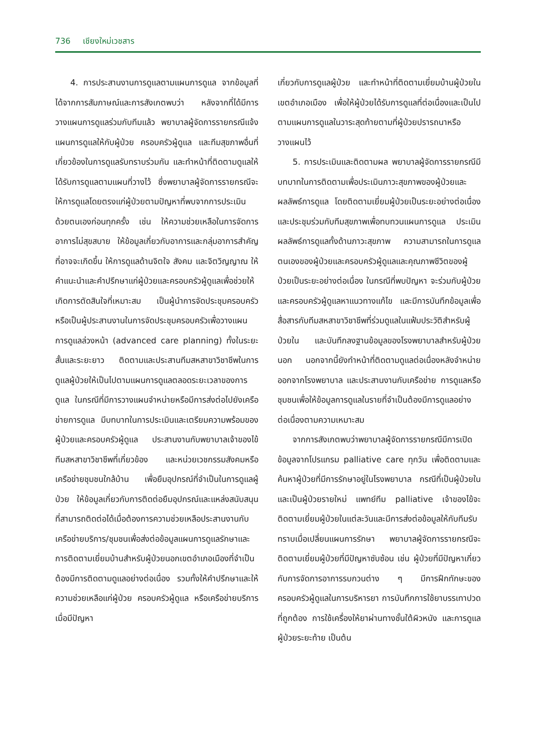736 เชียงใหม่เวชสาร
4. การประสานงานการดูแลตามแผนการดูแล จากข้อมูลที่ได้จากการสัมภาษณ์และการสังเกตพบว่า หลังจากที่ได้มีการวางแผนการดูแลร่วมกับทีมแล้ว พยาบาลผู้จัดการรายกรณีแจ้งแผนการดูแลให้กับผู้ป่วย ครอบครัวผู้ดูแล และทีมสุขภาพอื่นที่เกี่ยวข้องในการดูแลรับทราบร่วมกัน และทำหน้าที่ติดตามดูแลให้ได้รับการดูแลตามแผนที่วางไว้ ซึ่งพยาบาลผู้จัดการรายกรณีจะให้การดูแลโดยตรงแก่ผู้ป่วยตามปัญหาที่พบจากการประเมินด้วยตนเองก่อนทุกครั้ง เช่น ให้ความช่วยเหลือในการจัดการอาการไม่สุขสบาย ให้ข้อมูลเกี่ยวกับอาการและกลุ่มอาการสำคัญที่อาจจะเกิดขึ้น ให้การดูแลด้านจิตใจ สังคม และจิตวิญญาณ ให้คำแนะนำและคำปรึกษาแก่ผู้ป่วยและครอบครัวผู้ดูแลเพื่อช่วยให้เกิดการตัดสินใจที่เหมาะสม เป็นผู้นำการจัดประชุมครอบครัวหรือเป็นผู้ประสานงานในการจัดประชุมครอบครัวเพื่อวางแผนการดูแลล่วงหน้า (advanced care planning) ทั้งในระยะสั้นและระยะยาว ติดตามและประสานทีมสหสาขาวิชาชีพในการดูแลผู้ป่วยให้เป็นไปตามแผนการดูแลตลอดระยะเวลาของการดูแล ในกรณีที่มีการวางแผนจำหน่ายหรือมีการส่งต่อไปยังเครือข่ายการดูแล มีบทบาทในการประเมินและเตรียมความพร้อมของผู้ป่วยและครอบครัวผู้ดูแล ประสานงานกับพยาบาลเจ้าของไข้ ทีมสหสาขาวิชาชีพที่เกี่ยวข้อง และหน่วยเวชกรรมสังคมหรือเครือข่ายชุมชนใกล้บ้าน เพื่อยืมอุปกรณ์ที่จำเป็นในการดูแลผู้ป่วย ให้ข้อมูลเกี่ยวกับการติดต่อยืมอุปกรณ์และแหล่งสนับสนุนที่สามารถติดต่อได้เมื่อต้องการความช่วยเหลือประสานงานกับเครือข่ายบริการ/ชุมชนเพื่อส่งต่อข้อมูลแผนการดูแลรักษาและการติดตามเยี่ยมบ้านสำหรับผู้ป่วยนอกเขตอำเภอเมืองที่จำเป็นต้องมีการติดตามดูแลอย่างต่อเนื่อง รวมทั้งให้คำปรึกษาและให้ความช่วยเหลือแก่ผู้ป่วย ครอบครัวผู้ดูแล หรือเครือข่ายบริการ เมื่อมีปัญหา
เกี่ยวกับการดูแลผู้ป่วย และทำหน้าที่ติดตามเยี่ยมบ้านผู้ป่วยในเขตอำเภอเมือง เพื่อให้ผู้ป่วยได้รับการดูแลที่ต่อเนื่องและเป็นไปตามแผนการดูแลในวาระสุดท้ายตามที่ผู้ป่วยปรารถนาหรือวางแผนไว้
5. การประเมินและติดตามผล พยาบาลผู้จัดการรายกรณีมีบทบาทในการติดตามเพื่อประเมินภาวะสุขภาพของผู้ป่วยและผลลัพธ์การดูแล โดยติดตามเยี่ยมผู้ป่วยเป็นระยะอย่างต่อเนื่อง และประชุมร่วมกับทีมสุขภาพเพื่อทบทวนแผนการดูแล ประเมินผลลัพธ์การดูแลทั้งด้านภาวะสุขภาพ ความสามารถในการดูแลตนเองของผู้ป่วยและครอบครัวผู้ดูแลและคุณภาพชีวิตของผู้ป่วยเป็นระยะอย่างต่อเนื่อง ในกรณีที่พบปัญหา จะร่วมกับผู้ป่วยและครอบครัวผู้ดูแลหาแนวทางแก้ไข และมีการบันทึกข้อมูลเพื่อสื่อสารกับทีมสหสาขาวิชาชีพที่ร่วมดูแลในแฟ้มประวัติสำหรับผู้ป่วยใน และบันทึกลงฐานข้อมูลของโรงพยาบาลสำหรับผู้ป่วยนอก นอกจากนี้ยังทำหน้าที่ติดตามดูแลต่อเนื่องหลังจำหน่ายออกจากโรงพยาบาล และประสานงานกับเครือข่าย การดูแลหรือชุมชนเพื่อให้ข้อมูลการดูแลในรายที่จำเป็นต้องมีการดูแลอย่างต่อเนื่องตามความเหมาะสม
จากการสังเกตพบว่าพยาบาลผู้จัดการรายกรณีมีการเปิดข้อมูลจากโปรแกรม palliative care ทุกวัน เพื่อติดตามและค้นหาผู้ป่วยที่มีการรักษาอยู่ในโรงพยาบาล กรณีที่เป็นผู้ป่วยในและเป็นผู้ป่วยรายใหม่ แพทย์ทีม palliative เจ้าของไข้จะติดตามเยี่ยมผู้ป่วยในแต่ละวันและมีการส่งต่อข้อมูลให้กับทีมรับทราบเมื่อเปลี่ยนแผนการรักษา พยาบาลผู้จัดการรายกรณีจะติดตามเยี่ยมผู้ป่วยที่มีปัญหาซับซ้อน เช่น ผู้ป่วยที่มีปัญหาเกี่ยวกับการจัดการอาการรบกวนต่าง ๆ มีการฝึกทักษะของครอบครัวผู้ดูแลในการบริหารยา การบันทึกการใช้ยาบรรเทาปวดที่ถูกต้อง การใช้เครื่องให้ยาผ่านทางชั้นใต้ผิวหนัง และการดูแลผู้ป่วยระยะท้าย เป็นต้น